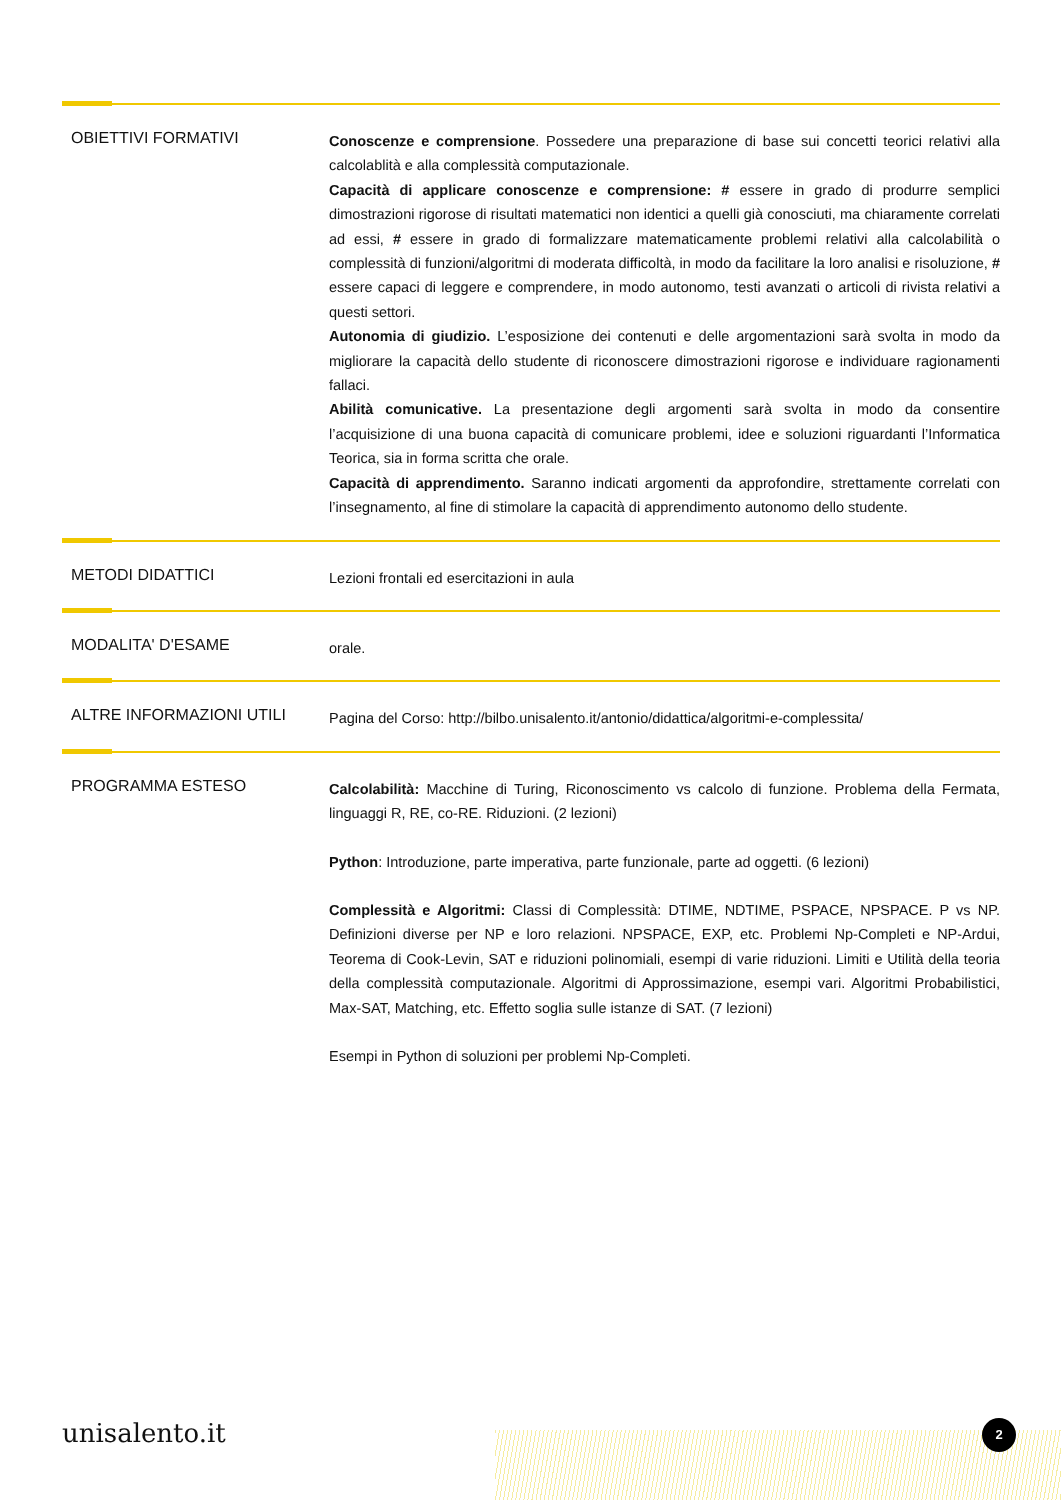OBIETTIVI FORMATIVI
Conoscenze e comprensione. Possedere una preparazione di base sui concetti teorici relativi alla calcolablità e alla complessità computazionale.
Capacità di applicare conoscenze e comprensione: # essere in grado di produrre semplici dimostrazioni rigorose di risultati matematici non identici a quelli già conosciuti, ma chiaramente correlati ad essi, # essere in grado di formalizzare matematicamente problemi relativi alla calcolabilità o complessità di funzioni/algoritmi di moderata difficoltà, in modo da facilitare la loro analisi e risoluzione, # essere capaci di leggere e comprendere, in modo autonomo, testi avanzati o articoli di rivista relativi a questi settori.
Autonomia di giudizio. L’esposizione dei contenuti e delle argomentazioni sarà svolta in modo da migliorare la capacità dello studente di riconoscere dimostrazioni rigorose e individuare ragionamenti fallaci.
Abilità comunicative. La presentazione degli argomenti sarà svolta in modo da consentire l’acquisizione di una buona capacità di comunicare problemi, idee e soluzioni riguardanti l’Informatica Teorica, sia in forma scritta che orale.
Capacità di apprendimento. Saranno indicati argomenti da approfondire, strettamente correlati con l’insegnamento, al fine di stimolare la capacità di apprendimento autonomo dello studente.
METODI DIDATTICI
Lezioni frontali ed esercitazioni in aula
MODALITA' D'ESAME
orale.
ALTRE INFORMAZIONI UTILI
Pagina del Corso: http://bilbo.unisalento.it/antonio/didattica/algoritmi-e-complessita/
PROGRAMMA ESTESO
Calcolabilità: Macchine di Turing, Riconoscimento vs calcolo di funzione. Problema della Fermata, linguaggi R, RE, co-RE. Riduzioni. (2 lezioni)
Python: Introduzione, parte imperativa, parte funzionale, parte ad oggetti. (6 lezioni)
Complessità e Algoritmi: Classi di Complessità: DTIME, NDTIME, PSPACE, NPSPACE. P vs NP. Definizioni diverse per NP e loro relazioni. NPSPACE, EXP, etc. Problemi Np-Completi e NP-Ardui, Teorema di Cook-Levin, SAT e riduzioni polinomiali, esempi di varie riduzioni. Limiti e Utilità della teoria della complessità computazionale. Algoritmi di Approssimazione, esempi vari. Algoritmi Probabilistici, Max-SAT, Matching, etc. Effetto soglia sulle istanze di SAT. (7 lezioni)
Esempi in Python di soluzioni per problemi Np-Completi.
unisalento.it 2